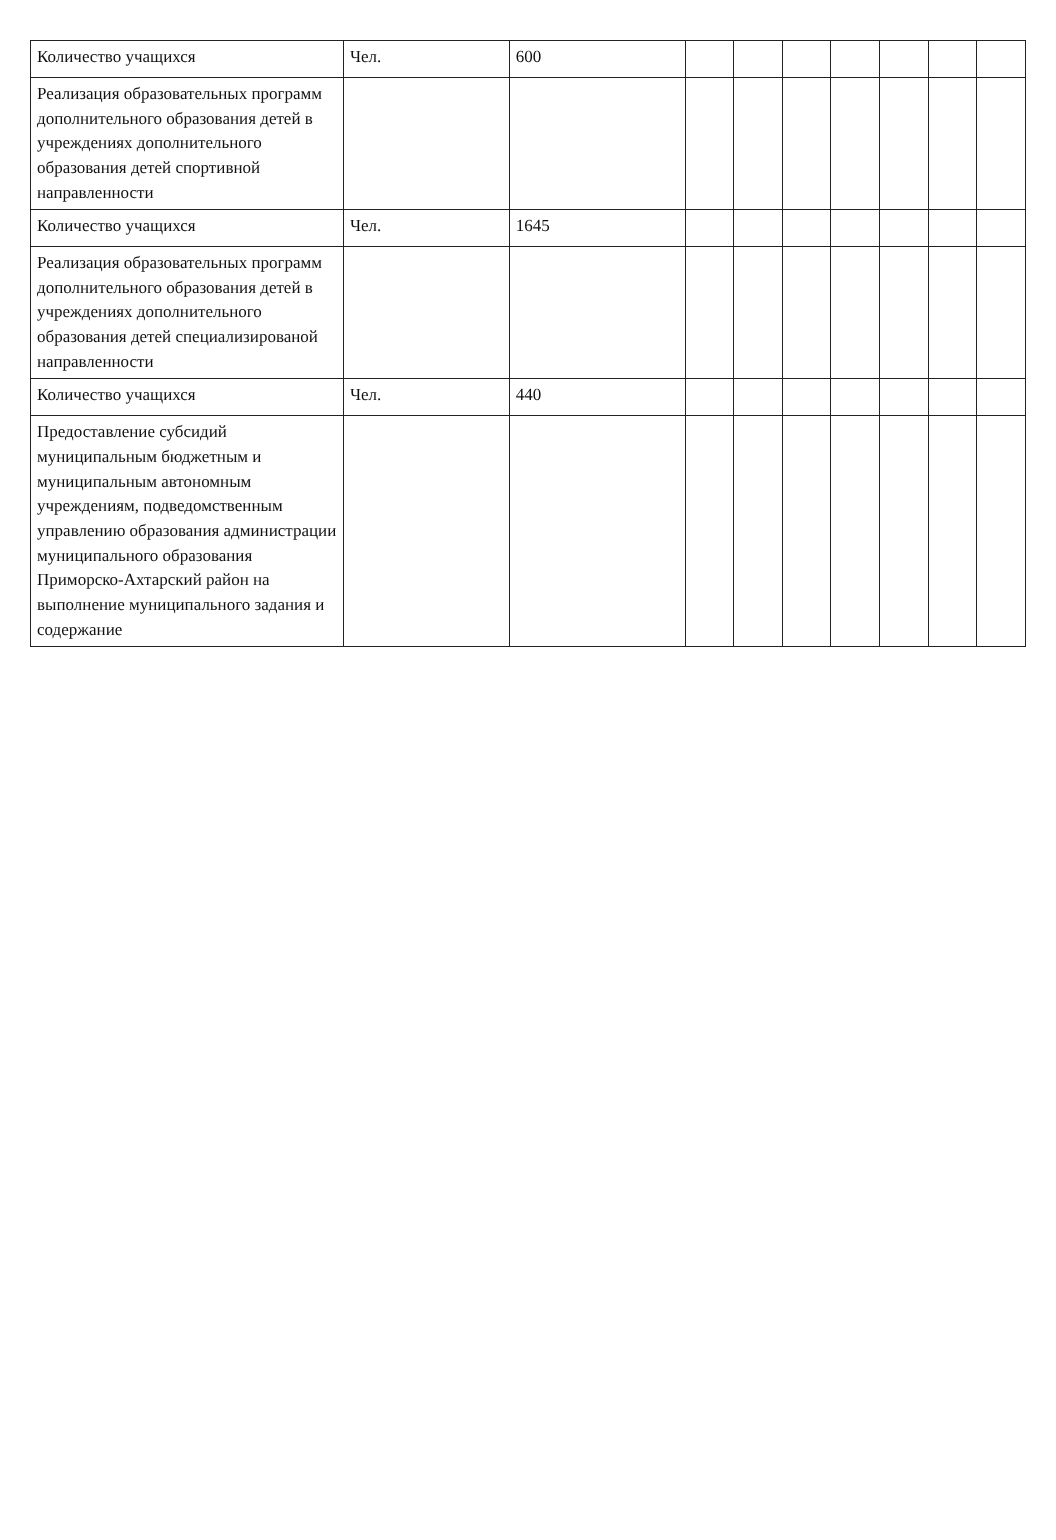| Количество учащихся | Чел. | 600 | | | | | | | |
| Реализация образовательных программ дополнительного образования детей в учреждениях дополнительного образования детей спортивной направленности | | | | | | | | | |
| Количество учащихся | Чел. | 1645 | | | | | | | |
| Реализация образовательных программ дополнительного образования детей в учреждениях дополнительного образования детей специализированой направленности | | | | | | | | | |
| Количество учащихся | Чел. | 440 | | | | | | | |
| Предоставление субсидий муниципальным бюджетным и муниципальным автономным учреждениям, подведомственным управлению образования администрации муниципального образования Приморско-Ахтарский район на выполнение муниципального задания и содержание | | | | | | | | | |